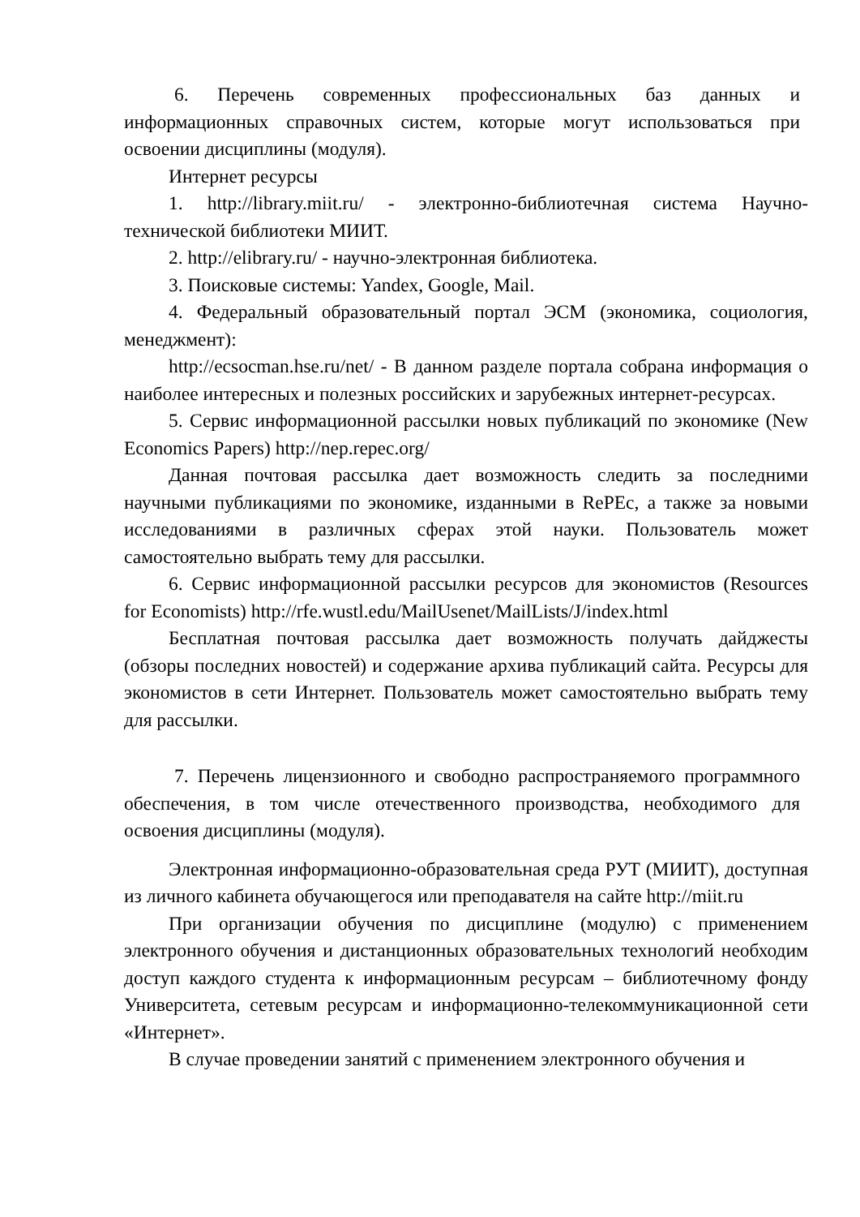6. Перечень современных профессиональных баз данных и информационных справочных систем, которые могут использоваться при освоении дисциплины (модуля).
Интернет ресурсы
1. http://library.miit.ru/ - электронно-библиотечная система Научно-технической библиотеки МИИТ.
2. http://elibrary.ru/ - научно-электронная библиотека.
3. Поисковые системы: Yandex, Google, Mail.
4. Федеральный образовательный портал ЭСМ (экономика, социология, менеджмент):
http://ecsocman.hse.ru/net/ - В данном разделе портала собрана информация о наиболее интересных и полезных российских и зарубежных интернет-ресурсах.
5. Сервис информационной рассылки новых публикаций по экономике (New Economics Papers) http://nep.repec.org/
Данная почтовая рассылка дает возможность следить за последними научными публикациями по экономике, изданными в RePEc, а также за новыми исследованиями в различных сферах этой науки. Пользователь может самостоятельно выбрать тему для рассылки.
6. Сервис информационной рассылки ресурсов для экономистов (Resources for Economists) http://rfe.wustl.edu/MailUsenet/MailLists/J/index.html
Бесплатная почтовая рассылка дает возможность получать дайджесты (обзоры последних новостей) и содержание архива публикаций сайта. Ресурсы для экономистов в сети Интернет. Пользователь может самостоятельно выбрать тему для рассылки.
7. Перечень лицензионного и свободно распространяемого программного обеспечения, в том числе отечественного производства, необходимого для освоения дисциплины (модуля).
Электронная информационно-образовательная среда РУТ (МИИТ), доступная из личного кабинета обучающегося или преподавателя на сайте http://miit.ru
При организации обучения по дисциплине (модулю) с применением электронного обучения и дистанционных образовательных технологий необходим доступ каждого студента к информационным ресурсам – библиотечному фонду Университета, сетевым ресурсам и информационно-телекоммуникационной сети «Интернет».
В случае проведении занятий с применением электронного обучения и